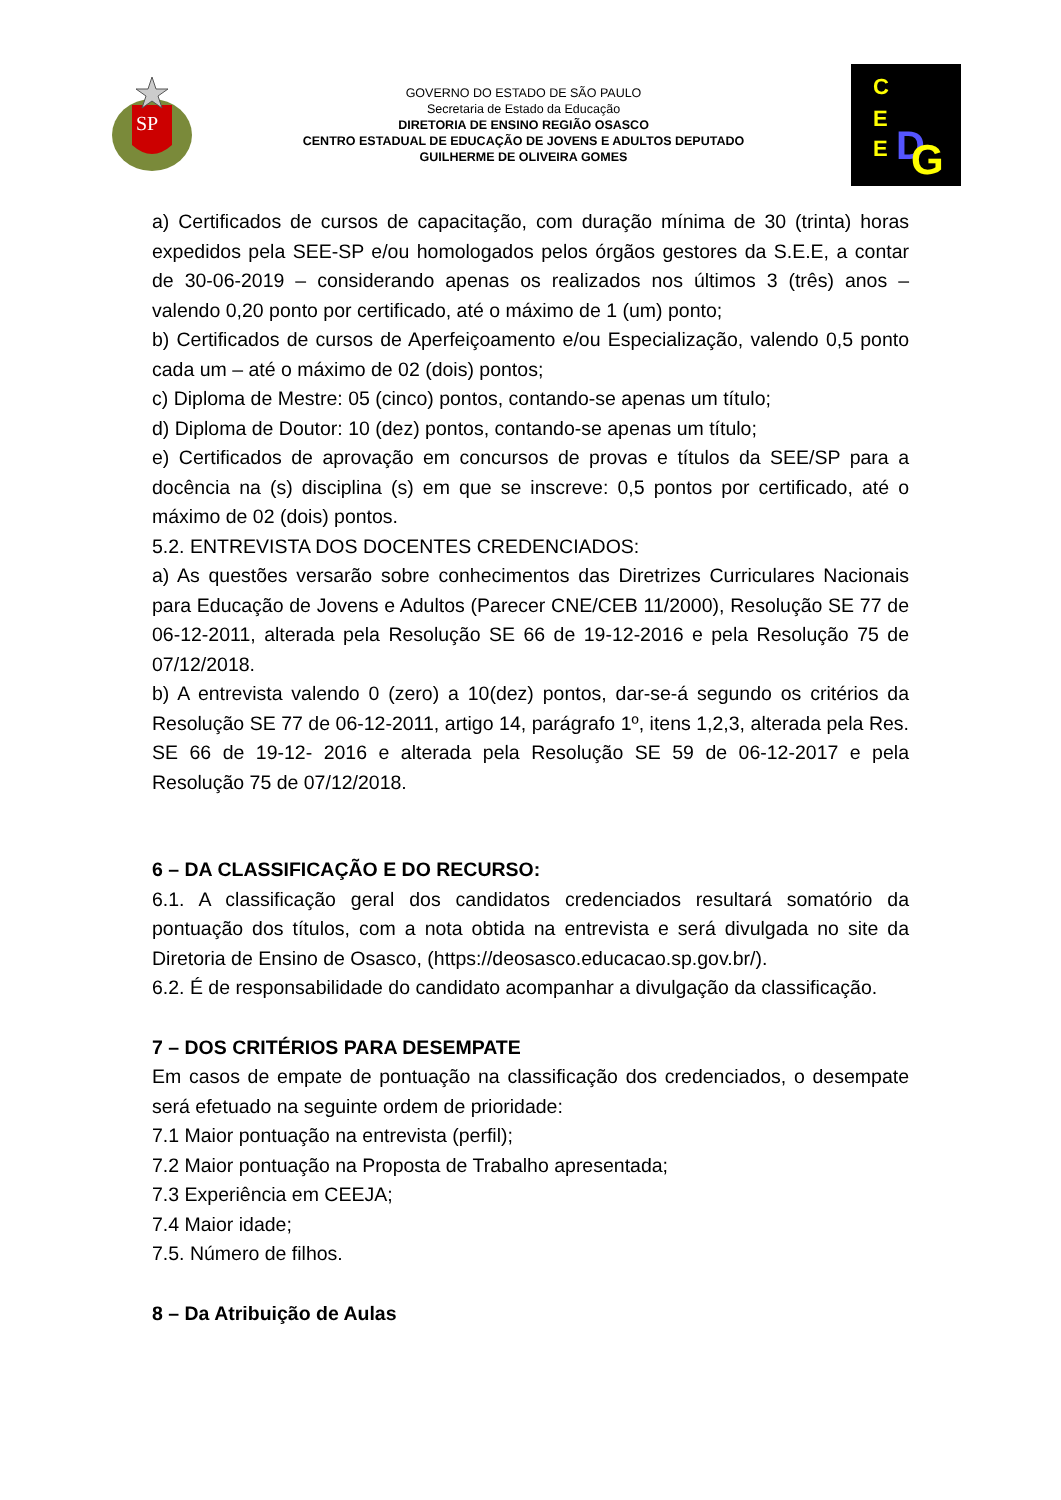SP
GOVERNO DO ESTADO DE SÃO PAULO
Secretaria de Estado da Educação
DIRETORIA DE ENSINO REGIÃO OSASCO
CENTRO ESTADUAL DE EDUCAÇÃO DE JOVENS E ADULTOS DEPUTADO
GUILHERME DE OLIVEIRA GOMES
C
E
E
D
G
a) Certificados de cursos de capacitação, com duração mínima de 30 (trinta) horas expedidos pela SEE-SP e/ou homologados pelos órgãos gestores da S.E.E, a contar de 30-06-2019 – considerando apenas os realizados nos últimos 3 (três) anos – valendo 0,20 ponto por certificado, até o máximo de 1 (um) ponto;
b) Certificados de cursos de Aperfeiçoamento e/ou Especialização, valendo 0,5 ponto cada um – até o máximo de 02 (dois) pontos;
c) Diploma de Mestre: 05 (cinco) pontos, contando-se apenas um título;
d) Diploma de Doutor: 10 (dez) pontos, contando-se apenas um título;
e) Certificados de aprovação em concursos de provas e títulos da SEE/SP para a docência na (s) disciplina (s) em que se inscreve: 0,5 pontos por certificado, até o máximo de 02 (dois) pontos.
5.2. ENTREVISTA DOS DOCENTES CREDENCIADOS:
a) As questões versarão sobre conhecimentos das Diretrizes Curriculares Nacionais para Educação de Jovens e Adultos (Parecer CNE/CEB 11/2000), Resolução SE 77 de 06-12-2011, alterada pela Resolução SE 66 de 19-12-2016 e pela Resolução 75 de 07/12/2018.
b) A entrevista valendo 0 (zero) a 10(dez) pontos, dar-se-á segundo os critérios da Resolução SE 77 de 06-12-2011, artigo 14, parágrafo 1º, itens 1,2,3, alterada pela Res. SE 66 de 19-12- 2016 e alterada pela Resolução SE 59 de 06-12-2017 e pela Resolução 75 de 07/12/2018.
6 – DA CLASSIFICAÇÃO E DO RECURSO:
6.1. A classificação geral dos candidatos credenciados resultará somatório da pontuação dos títulos, com a nota obtida na entrevista e será divulgada no site da Diretoria de Ensino de Osasco, (https://deosasco.educacao.sp.gov.br/).
6.2. É de responsabilidade do candidato acompanhar a divulgação da classificação.
7 – DOS CRITÉRIOS PARA DESEMPATE
Em casos de empate de pontuação na classificação dos credenciados, o desempate será efetuado na seguinte ordem de prioridade:
7.1 Maior pontuação na entrevista (perfil);
7.2 Maior pontuação na Proposta de Trabalho apresentada;
7.3 Experiência em CEEJA;
7.4 Maior idade;
7.5. Número de filhos.
8 – Da Atribuição de Aulas